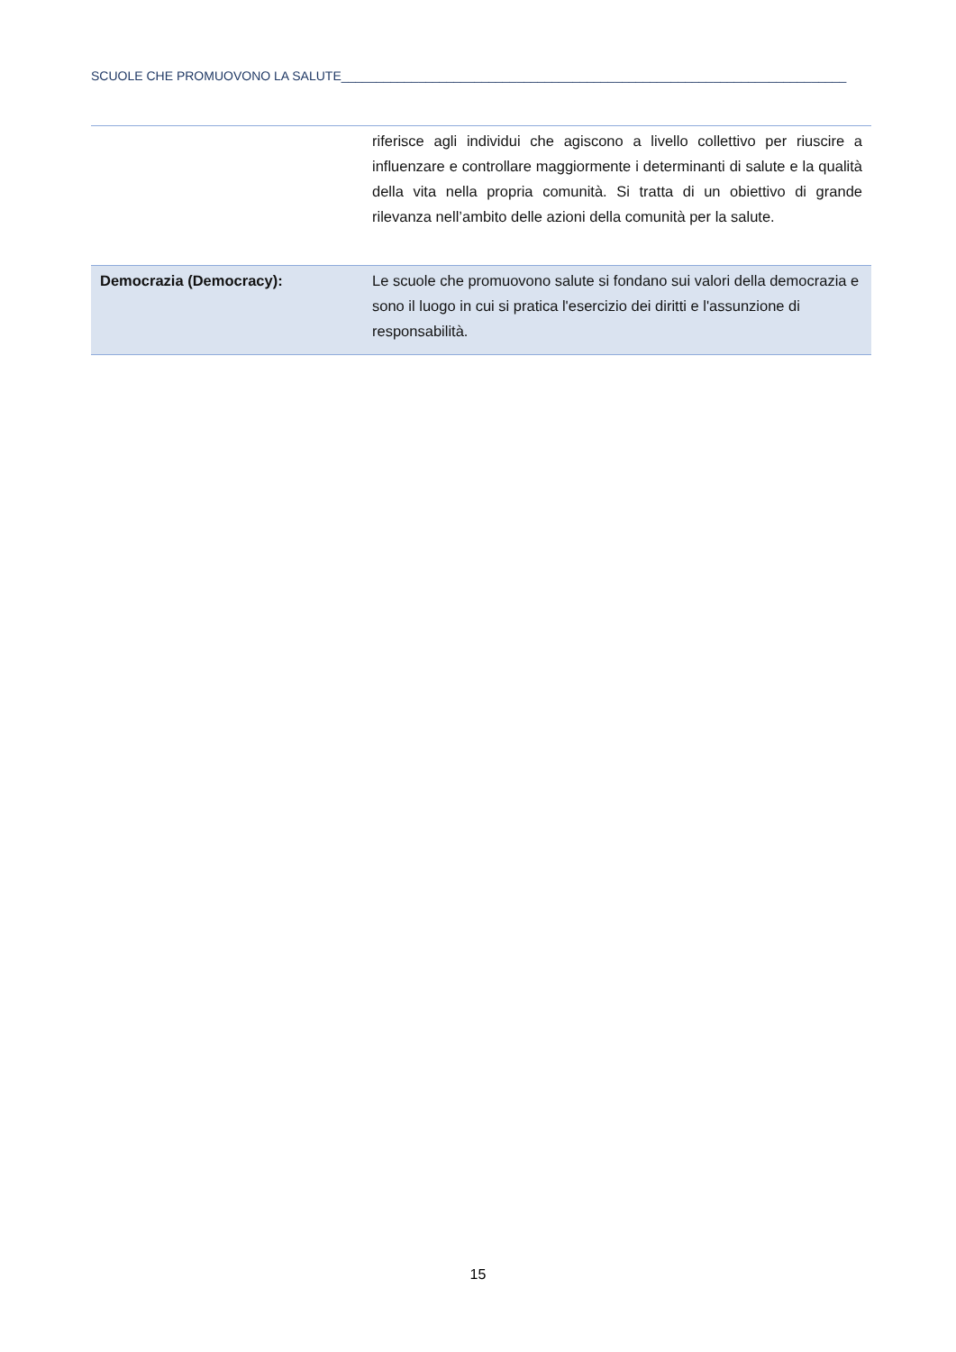SCUOLE CHE PROMUOVONO LA SALUTE________________________________________________________________________
| | riferisce agli individui che agiscono a livello collettivo per riuscire a influenzare e controllare maggiormente i determinanti di salute e la qualità della vita nella propria comunità. Si tratta di un obiettivo di grande rilevanza nell’ambito delle azioni della comunità per la salute. |
| Democrazia (Democracy): | Le scuole che promuovono salute si fondano sui valori della democrazia e sono il luogo in cui si pratica l'esercizio dei diritti e l'assunzione di responsabilità. |
15